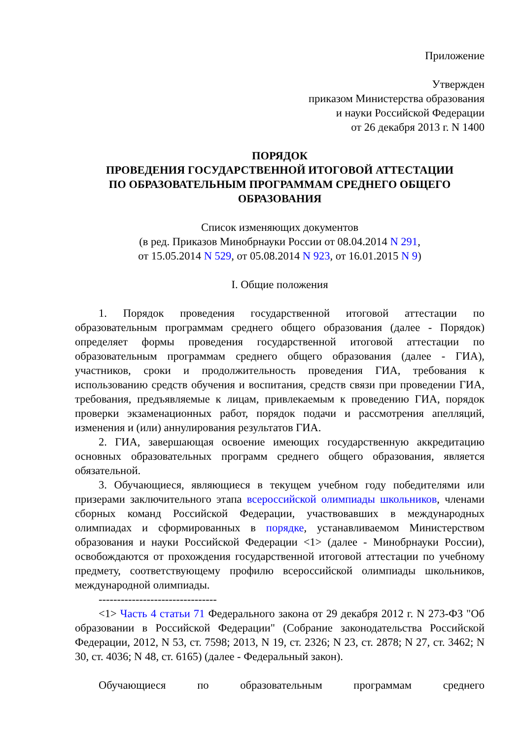Приложение
Утвержден
приказом Министерства образования
и науки Российской Федерации
от 26 декабря 2013 г. N 1400
ПОРЯДОК
ПРОВЕДЕНИЯ ГОСУДАРСТВЕННОЙ ИТОГОВОЙ АТТЕСТАЦИИ
ПО ОБРАЗОВАТЕЛЬНЫМ ПРОГРАММАМ СРЕДНЕГО ОБЩЕГО
ОБРАЗОВАНИЯ
Список изменяющих документов
(в ред. Приказов Минобрнауки России от 08.04.2014 N 291,
от 15.05.2014 N 529, от 05.08.2014 N 923, от 16.01.2015 N 9)
I. Общие положения
1. Порядок проведения государственной итоговой аттестации по образовательным программам среднего общего образования (далее - Порядок) определяет формы проведения государственной итоговой аттестации по образовательным программам среднего общего образования (далее - ГИА), участников, сроки и продолжительность проведения ГИА, требования к использованию средств обучения и воспитания, средств связи при проведении ГИА, требования, предъявляемые к лицам, привлекаемым к проведению ГИА, порядок проверки экзаменационных работ, порядок подачи и рассмотрения апелляций, изменения и (или) аннулирования результатов ГИА.
2. ГИА, завершающая освоение имеющих государственную аккредитацию основных образовательных программ среднего общего образования, является обязательной.
3. Обучающиеся, являющиеся в текущем учебном году победителями или призерами заключительного этапа всероссийской олимпиады школьников, членами сборных команд Российской Федерации, участвовавших в международных олимпиадах и сформированных в порядке, устанавливаемом Министерством образования и науки Российской Федерации <1> (далее - Минобрнауки России), освобождаются от прохождения государственной итоговой аттестации по учебному предмету, соответствующему профилю всероссийской олимпиады школьников, международной олимпиады.
--------------------------------
<1> Часть 4 статьи 71 Федерального закона от 29 декабря 2012 г. N 273-ФЗ "Об образовании в Российской Федерации" (Собрание законодательства Российской Федерации, 2012, N 53, ст. 7598; 2013, N 19, ст. 2326; N 23, ст. 2878; N 27, ст. 3462; N 30, ст. 4036; N 48, ст. 6165) (далее - Федеральный закон).
Обучающиеся по образовательным программам среднего